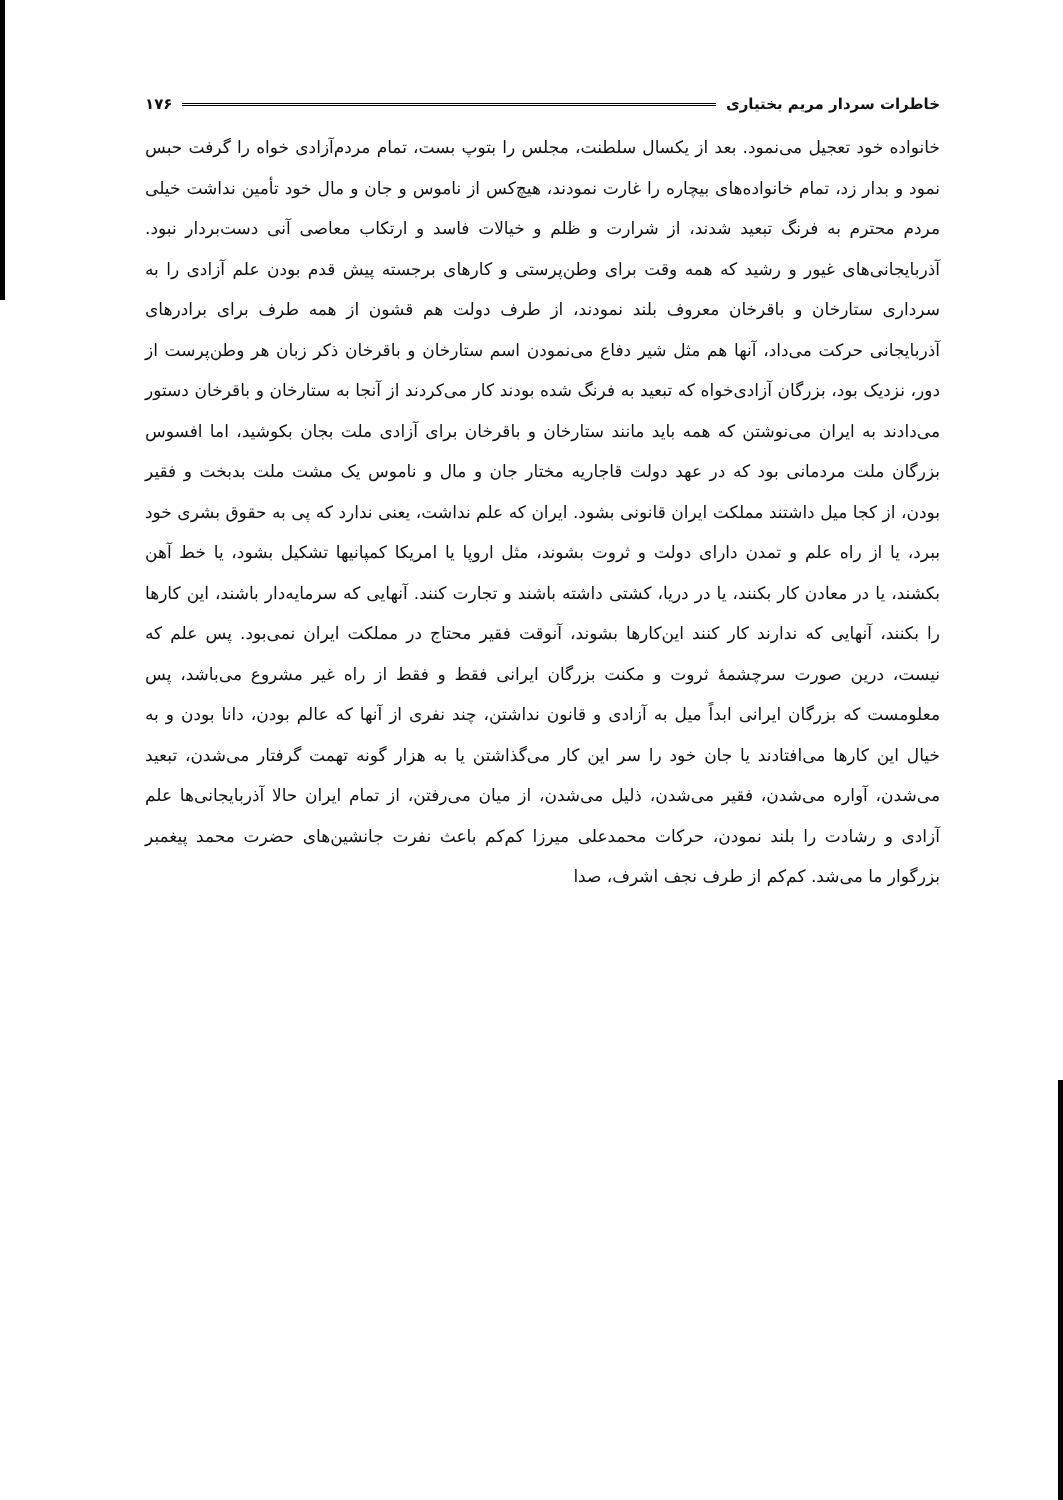خاطرات سردار مریم بختیاری ۱۷۶
خانواده خود تعجیل می‌نمود. بعد از یکسال سلطنت، مجلس را بتوپ بست، تمام مردم‌آزادی خواه را گرفت حبس نمود و بدار زد، تمام خانواده‌های بیچاره را غارت نمودند، هیچ‌کس از ناموس و جان و مال خود تأمین نداشت خیلی مردم محترم به فرنگ تبعید شدند، از شرارت و ظلم و خیالات فاسد و ارتکاب معاصی آنی دست‌بردار نبود. آذربایجانی‌های غیور و رشید که همه وقت برای وطن‌پرستی و کارهای برجسته پیش قدم بودن علم آزادی را به سرداری ستارخان و باقرخان معروف بلند نمودند، از طرف دولت هم قشون از همه طرف برای برادرهای آذربایجانی حرکت می‌داد، آنها هم مثل شیر دفاع می‌نمودن اسم ستارخان و باقرخان ذکر زبان هر وطن‌پرست از دور، نزدیک بود، بزرگان آزادی‌خواه که تبعید به فرنگ شده بودند کار می‌کردند از آنجا به ستارخان و باقرخان دستور می‌دادند به ایران می‌نوشتن که همه باید مانند ستارخان و باقرخان برای آزادی ملت بجان بکوشید، اما افسوس بزرگان ملت مردمانی بود که در عهد دولت قاجاریه مختار جان و مال و ناموس یک مشت ملت بدبخت و فقیر بودن، از کجا میل داشتند مملکت ایران قانونی بشود. ایران که علم نداشت، یعنی ندارد که پی به حقوق بشری خود ببرد، یا از راه علم و تمدن دارای دولت و ثروت بشوند، مثل اروپا یا امریکا کمپانیها تشکیل بشود، یا خط آهن بکشند، یا در معادن کار بکنند، یا در دریا، کشتی داشته باشند و تجارت کنند. آنهایی که سرمایه‌دار باشند، این کارها را بکنند، آنهایی که ندارند کار کنند این‌کارها بشوند، آنوقت فقیر محتاج در مملکت ایران نمی‌بود. پس علم که نیست، درین صورت سرچشمهٔ ثروت و مکنت بزرگان ایرانی فقط و فقط از راه غیر مشروع می‌باشد، پس معلومست که بزرگان ایرانی ابداً میل به آزادی و قانون نداشتن، چند نفری از آنها که عالم بودن، دانا بودن و به خیال این کارها می‌افتادند یا جان خود را سر این کار می‌گذاشتن یا به هزار گونه تهمت گرفتار می‌شدن، تبعید می‌شدن، آواره می‌شدن، فقیر می‌شدن، ذلیل می‌شدن، از میان می‌رفتن، از تمام ایران حالا آذربایجانی‌ها علم آزادی و رشادت را بلند نمودن، حرکات محمدعلی میرزا کم‌کم باعث نفرت جانشین‌های حضرت محمد پیغمبر بزرگوار ما می‌شد. کم‌کم از طرف نجف اشرف، صدا